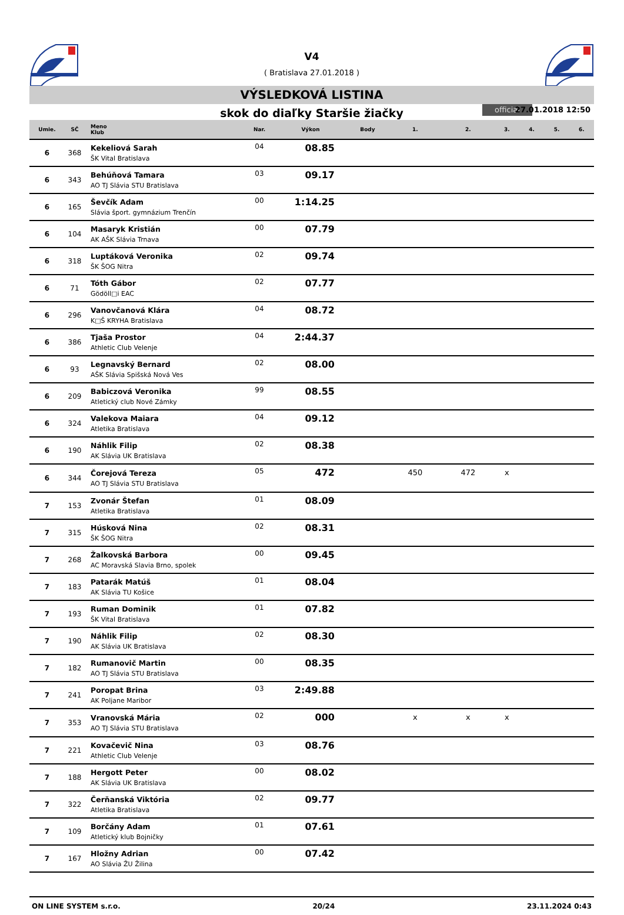V4
( Bratislava 27.01.2018 )
VÝSLEDKOVÁ LISTINA
skok do diaľky Staršie žiačky official 27.01.2018 12:50
| Umie. | SČ | Meno Klub | Nar. | Výkon | Body | 1. | 2. | 3. | 4. | 5. | 6. |
| --- | --- | --- | --- | --- | --- | --- | --- | --- | --- | --- | --- |
| 6 | 368 | Kekeliová Sarah ŠK Vital Bratislava | 04 | 08.85 | | | | | | | |
| 6 | 343 | Behúňová Tamara AO TJ Slávia STU Bratislava | 03 | 09.17 | | | | | | | |
| 6 | 165 | Ševčík Adam Slávia šport. gymnázium Trenčín | 00 | 1:14.25 | | | | | | | |
| 6 | 104 | Masaryk Kristián AK AŠK Slávia Trnava | 00 | 07.79 | | | | | | | |
| 6 | 318 | Luptáková Veronika ŠK ŠOG Nitra | 02 | 09.74 | | | | | | | |
| 6 | 71 | Tóth Gábor Gödöll□i EAC | 02 | 07.77 | | | | | | | |
| 6 | 296 | Vanovčanová Klára K□Š KRYHA Bratislava | 04 | 08.72 | | | | | | | |
| 6 | 386 | Tjaša Prostor Athletic Club Velenje | 04 | 2:44.37 | | | | | | | |
| 6 | 93 | Legnavský Bernard AŠK Slávia Spišská Nová Ves | 02 | 08.00 | | | | | | | |
| 6 | 209 | Babiczová Veronika Atletický club Nové Zámky | 99 | 08.55 | | | | | | | |
| 6 | 324 | Valekova Maiara Atletika Bratislava | 04 | 09.12 | | | | | | | |
| 6 | 190 | Náhlik Filip AK Slávia UK Bratislava | 02 | 08.38 | | | | | | | |
| 6 | 344 | Čorejová Tereza AO TJ Slávia STU Bratislava | 05 | 472 | | 450 | 472 | x | | | |
| 7 | 153 | Zvonár Štefan Atletika Bratislava | 01 | 08.09 | | | | | | | |
| 7 | 315 | Húsková Nina ŠK ŠOG Nitra | 02 | 08.31 | | | | | | | |
| 7 | 268 | Žalkovská Barbora AC Moravská Slavia Brno, spolek | 00 | 09.45 | | | | | | | |
| 7 | 183 | Patarák Matúš AK Slávia TU Košice | 01 | 08.04 | | | | | | | |
| 7 | 193 | Ruman Dominik ŠK Vital Bratislava | 01 | 07.82 | | | | | | | |
| 7 | 190 | Náhlik Filip AK Slávia UK Bratislava | 02 | 08.30 | | | | | | | |
| 7 | 182 | Rumanovič Martin AO TJ Slávia STU Bratislava | 00 | 08.35 | | | | | | | |
| 7 | 241 | Poropat Brina AK Poljane Maribor | 03 | 2:49.88 | | | | | | | |
| 7 | 353 | Vranovská Mária AO TJ Slávia STU Bratislava | 02 | 000 | | x | x | x | | | |
| 7 | 221 | Kovačevič Nina Athletic Club Velenje | 03 | 08.76 | | | | | | | |
| 7 | 188 | Hergott Peter AK Slávia UK Bratislava | 00 | 08.02 | | | | | | | |
| 7 | 322 | Čerňanská Viktória Atletika Bratislava | 02 | 09.77 | | | | | | | |
| 7 | 109 | Borčány Adam Atletický klub Bojničky | 01 | 07.61 | | | | | | | |
| 7 | 167 | Hložny Adrian AO Slávia ŽU Žilina | 00 | 07.42 | | | | | | | |
ON LINE SYSTEM s.r.o. 20/24 23.11.2024 0:43